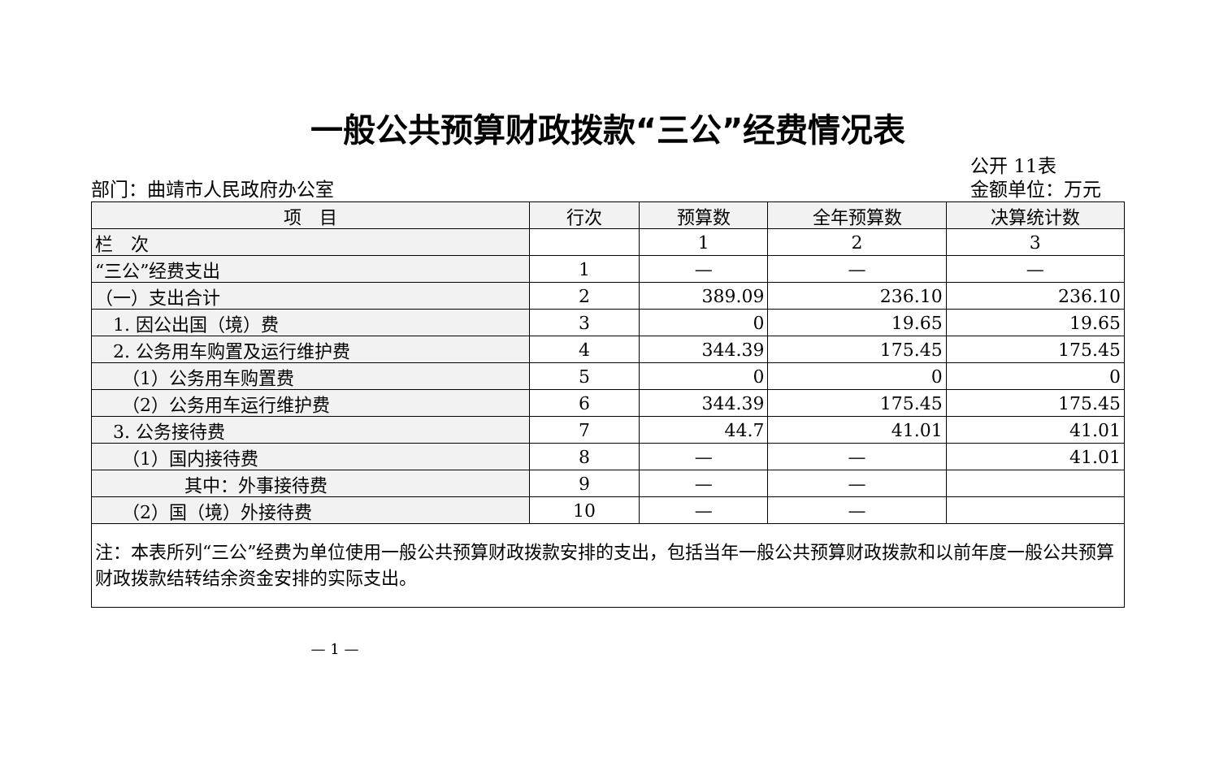一般公共预算财政拨款“三公”经费情况表
部门：曲靖市人民政府办公室
公开 11表
金额单位：万元
| 项 目 | 行次 | 预算数 | 全年预算数 | 决算统计数 |
| --- | --- | --- | --- | --- |
| 栏 次 | | 1 | 2 | 3 |
| “三公”经费支出 | 1 | — | — | — |
| （一）支出合计 | 2 | 389.09 | 236.10 | 236.10 |
| 1. 因公出国（境）费 | 3 | 0 | 19.65 | 19.65 |
| 2. 公务用车购置及运行维护费 | 4 | 344.39 | 175.45 | 175.45 |
| （1）公务用车购置费 | 5 | 0 | 0 | 0 |
| （2）公务用车运行维护费 | 6 | 344.39 | 175.45 | 175.45 |
| 3. 公务接待费 | 7 | 44.7 | 41.01 | 41.01 |
| （1）国内接待费 | 8 | — | — | 41.01 |
| 其中：外事接待费 | 9 | — | — | |
| （2）国（境）外接待费 | 10 | — | — | |
| 注：本表所列“三公”经费为单位使用一般公共预算财政拨款安排的支出，包括当年一般公共预算财政拨款和以前年度一般公共预算财政拨款结转结余资金安排的实际支出。 | | | | |
— 1 —